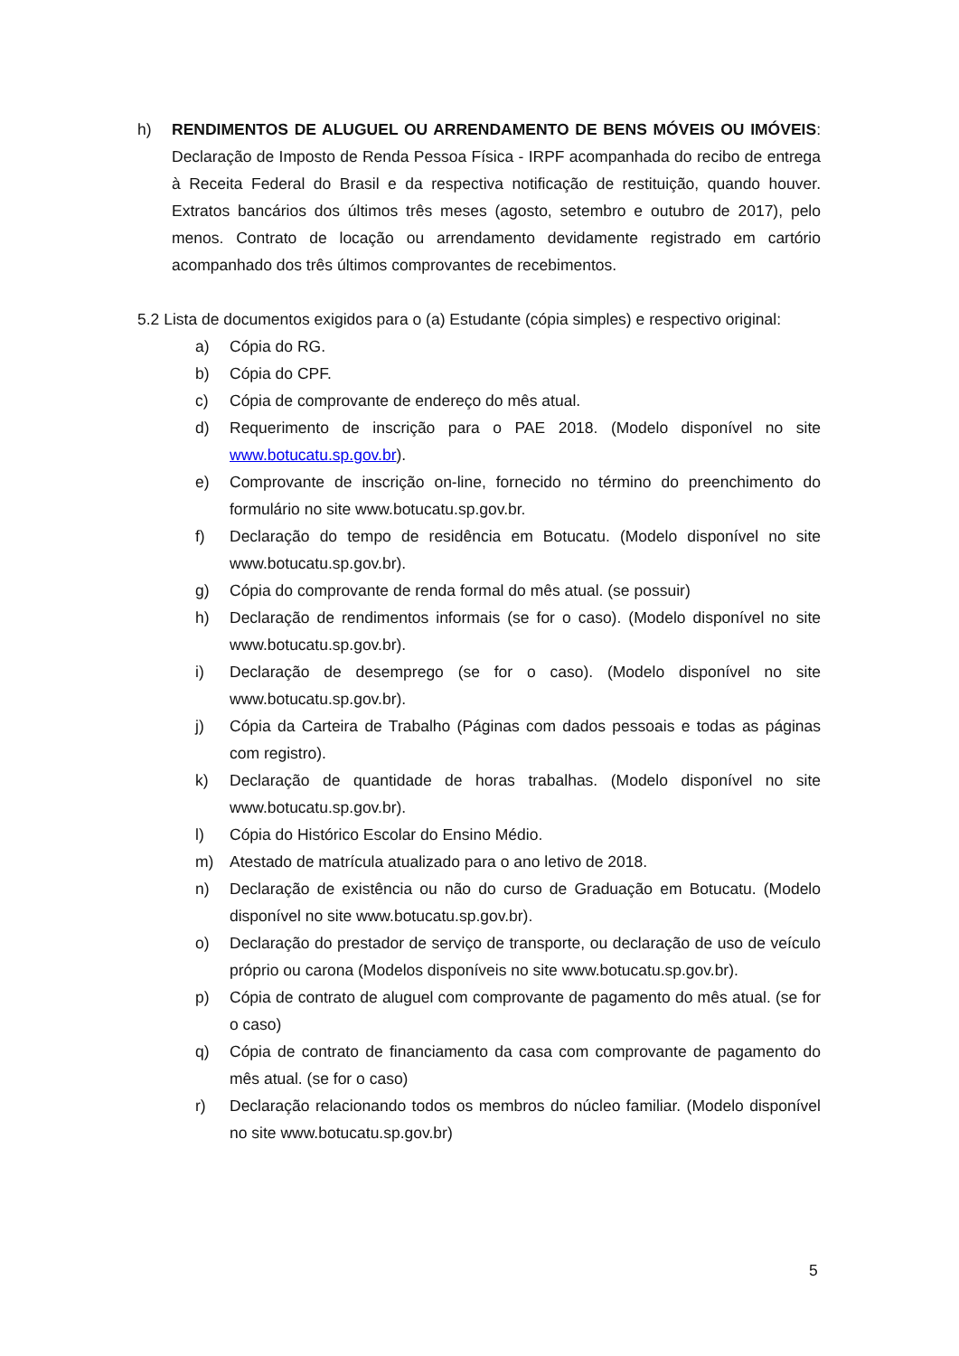h) RENDIMENTOS DE ALUGUEL OU ARRENDAMENTO DE BENS MÓVEIS OU IMÓVEIS: Declaração de Imposto de Renda Pessoa Física - IRPF acompanhada do recibo de entrega à Receita Federal do Brasil e da respectiva notificação de restituição, quando houver. Extratos bancários dos últimos três meses (agosto, setembro e outubro de 2017), pelo menos. Contrato de locação ou arrendamento devidamente registrado em cartório acompanhado dos três últimos comprovantes de recebimentos.
5.2 Lista de documentos exigidos para o (a) Estudante (cópia simples) e respectivo original:
a) Cópia do RG.
b) Cópia do CPF.
c) Cópia de comprovante de endereço do mês atual.
d) Requerimento de inscrição para o PAE 2018. (Modelo disponível no site www.botucatu.sp.gov.br).
e) Comprovante de inscrição on-line, fornecido no término do preenchimento do formulário no site www.botucatu.sp.gov.br.
f) Declaração do tempo de residência em Botucatu. (Modelo disponível no site www.botucatu.sp.gov.br).
g) Cópia do comprovante de renda formal do mês atual. (se possuir)
h) Declaração de rendimentos informais (se for o caso). (Modelo disponível no site www.botucatu.sp.gov.br).
i) Declaração de desemprego (se for o caso). (Modelo disponível no site www.botucatu.sp.gov.br).
j) Cópia da Carteira de Trabalho (Páginas com dados pessoais e todas as páginas com registro).
k) Declaração de quantidade de horas trabalhas. (Modelo disponível no site www.botucatu.sp.gov.br).
l) Cópia do Histórico Escolar do Ensino Médio.
m) Atestado de matrícula atualizado para o ano letivo de 2018.
n) Declaração de existência ou não do curso de Graduação em Botucatu. (Modelo disponível no site www.botucatu.sp.gov.br).
o) Declaração do prestador de serviço de transporte, ou declaração de uso de veículo próprio ou carona (Modelos disponíveis no site www.botucatu.sp.gov.br).
p) Cópia de contrato de aluguel com comprovante de pagamento do mês atual. (se for o caso)
q) Cópia de contrato de financiamento da casa com comprovante de pagamento do mês atual. (se for o caso)
r) Declaração relacionando todos os membros do núcleo familiar. (Modelo disponível no site www.botucatu.sp.gov.br)
5